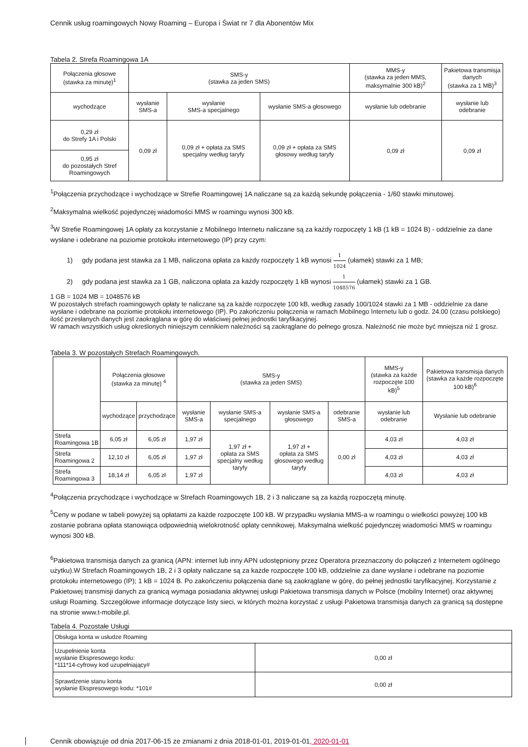Cennik usług roamingowych Nowy Roaming – Europa i Świat nr 7 dla Abonentów Mix
Tabela 2. Strefa Roamingowa 1A
| Połączenia głosowe (stawka za minutę)<sup>1</sup> | SMS-y (stawka za jeden SMS) | | | MMS-y (stawka za jeden MMS, maksymalnie 300 kB)<sup>2</sup> | Pakietowa transmisja danych (stawka za 1 MB)<sup>3</sup> |
| --- | --- | --- | --- | --- | --- |
| wychodzące | wysłanie SMS-a | wysłanie SMS-a specjalnego | wysłanie SMS-a głosowego | wysłanie lub odebranie | wysłanie lub odebranie |
| 0,29 zł do Strefy 1A i Polski | 0,09 zł | 0,09 zł + opłata za SMS specjalny według taryfy | 0,09 zł + opłata za SMS głosowy według taryfy | 0,09 zł | 0,09 zł |
| 0,95 zł do pozostałych Stref Roamingowych | | | | | |
<sup>1</sup> Połączenia przychodzące i wychodzące w Strefie Roamingowej 1A naliczane są za każdą sekundę połączenia - 1/60 stawki minutowej.
<sup>2</sup> Maksymalna wielkość pojedynczej wiadomości MMS w roamingu wynosi 300 kB.
<sup>3</sup> W Strefie Roamingowej 1A opłaty za korzystanie z Mobilnego Internetu naliczane są za każdy rozpoczęty 1 kB (1 kB = 1024 B) - oddzielnie za dane wysłane i odebrane na poziomie protokołu internetowego (IP) przy czym:
1) gdy podana jest stawka za 1 MB, naliczona opłata za każdy rozpoczęty 1 kB wynosi 1 1024 (ułamek) stawki za 1 MB;
2) gdy podana jest stawka za 1 GB, naliczona opłata za każdy rozpoczęty 1 kB wynosi 1 1048576 (ułamek) stawki za 1 GB.
1 GB = 1024 MB = 1048576 kB
W pozostałych strefach roamingowych opłaty te naliczane są za każde rozpoczęte 100 kB, według zasady 100/1024 stawki za 1 MB - oddzielnie za dane wysłane i odebrane na poziomie protokołu internetowego (IP). Po zakończeniu połączenia w ramach Mobilnego Internetu lub o godz. 24.00 (czasu polskiego) ilość przesłanych danych jest zaokrąglana w górę do właściwej pełnej jednostki taryfikacyjnej.
W ramach wszystkich usług określonych niniejszym cennikiem należności są zaokrąglane do pełnego grosza. Należność nie może być mniejsza niż 1 grosz.
Tabela 3. W pozostałych Strefach Roamingowych.
| | Połączenia głosowe (stawka za minutę) <sup>4</sup> | | SMS-y (stawka za jeden SMS) | | | | MMS-y (stawka za każde rozpoczęte 100 kB)<sup>5</sup> | Pakietowa transmisja danych (stawka za każde rozpoczęte 100 kB)<sup>6</sup> |
| --- | --- | --- | --- | --- | --- | --- | --- | --- |
| | wychodzące | przychodzące | wysłanie SMS-a | wysłanie SMS-a specjalnego | wysłanie SMS-a głosowego | odebranie SMS-a | wysłanie lub odebranie | Wysłanie lub odebranie |
| Strefa Roamingowa 1B | 6,05 zł | 6,05 zł | 1,97 zł | 1,97 zł + opłata za SMS specjalny według taryfy | 1,97 zł + opłata za SMS głosowego według taryfy | 0,00 zł | 4,03 zł | 4,03 zł |
| Strefa Roamingowa 2 | 12,10 zł | 6,05 zł | 1,97 zł | | | | 4,03 zł | 4,03 zł |
| Strefa Roamingowa 3 | 18,14 zł | 6,05 zł | 1,97 zł | | | | 4,03 zł | 4,03 zł |
<sup>4</sup> Połączenia przychodzące i wychodzące w Strefach Roamingowych 1B, 2 i 3 naliczane są za każdą rozpoczętą minutę.
<sup>5</sup> Ceny w podane w tabeli powyżej są opłatami za każde rozpoczęte 100 kB. W przypadku wysłania MMS-a w roamingu o wielkości powyżej 100 kB zostanie pobrana opłata stanowiąca odpowiednią wielokrotność opłaty cennikowej. Maksymalna wielkość pojedynczej wiadomości MMS w roamingu wynosi 300 kB.
<sup>6</sup> Pakietowa transmisja danych za granicą (APN: internet lub inny APN udostępniony przez Operatora przeznaczony do połączeń z Internetem ogólnego użytku).W Strefach Roamingowych 1B, 2 i 3 opłaty naliczane są za każde rozpoczęte 100 kB, oddzielnie za dane wysłane i odebrane na poziomie protokołu internetowego (IP); 1 kB = 1024 B. Po zakończeniu połączenia dane są zaokrąglane w górę, do pełnej jednostki taryfikacyjnej. Korzystanie z Pakietowej transmisji danych za granicą wymaga posiadania aktywnej usługi Pakietowa transmisja danych w Polsce (mobilny Internet) oraz aktywnej usługi Roaming. Szczegółowe informacje dotyczące listy sieci, w których można korzystać z usługi Pakietowa transmisja danych za granicą są dostępne na stronie www.t-mobile.pl.
Tabela 4. Pozostałe Usługi
| Obsługa konta w usłudze Roaming | |
| Uzupełnienie konta wysłanie Ekspresowego kodu: *111*14-cyfrowy kod uzupełniający# | 0,00 zł |
| Sprawdzenie stanu konta wysłanie Ekspresowego kodu: *101# | 0,00 zł |
Cennik obowiązuje od dnia 2017-06-15 ze zmianami z dnia 2018-01-01, 2019-01-01, 2020-01-01